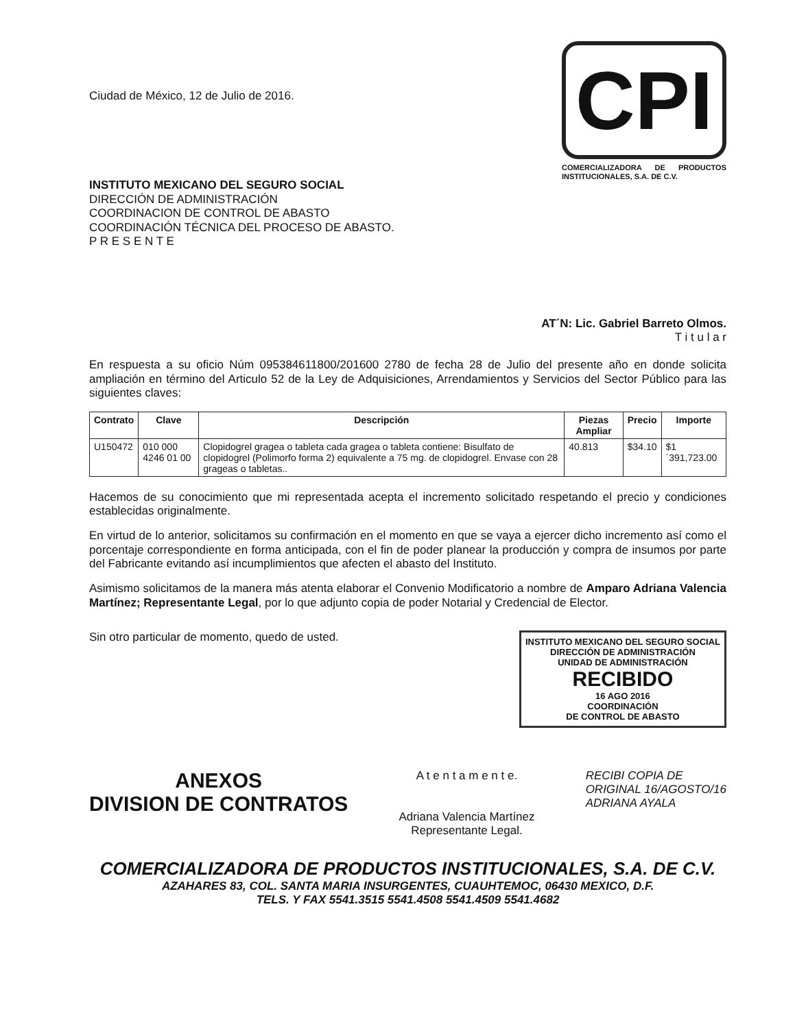Ciudad de México, 12 de Julio de 2016.
CPI
COMERCIALIZADORA DE PRODUCTOS INSTITUCIONALES, S.A. DE C.V.
INSTITUTO MEXICANO DEL SEGURO SOCIAL
DIRECCIÓN DE ADMINISTRACIÓN
COORDINACION DE CONTROL DE ABASTO
COORDINACIÓN TÉCNICA DEL PROCESO DE ABASTO.
P R E S E N T E
AT´N: Lic. Gabriel Barreto Olmos.
T i t u l a r
En respuesta a su oficio Núm 095384611800/201600 2780 de fecha 28 de Julio del presente año en donde solicita ampliación en término del Articulo 52 de la Ley de Adquisiciones, Arrendamientos y Servicios del Sector Público para las siguientes claves:
| Contrato | Clave | Descripción | Piezas Ampliar | Precio | Importe |
| --- | --- | --- | --- | --- | --- |
| U150472 | 010 000 4246 01 00 | Clopidogrel gragea o tableta cada gragea o tableta contiene: Bisulfato de clopidogrel (Polimorfo forma 2) equivalente a 75 mg. de clopidogrel. Envase con 28 grageas o tabletas.. | 40.813 | $34.10 | $1´391,723.00 |
Hacemos de su conocimiento que mi representada acepta el incremento solicitado respetando el precio y condiciones establecidas originalmente.
En virtud de lo anterior, solicitamos su confirmación en el momento en que se vaya a ejercer dicho incremento así como el porcentaje correspondiente en forma anticipada, con el fin de poder planear la producción y compra de insumos por parte del Fabricante evitando así incumplimientos que afecten el abasto del Instituto.
Asimismo solicitamos de la manera más atenta elaborar el Convenio Modificatorio a nombre de Amparo Adriana Valencia Martínez; Representante Legal, por lo que adjunto copia de poder Notarial y Credencial de Elector.
Sin otro particular de momento, quedo de usted.
INSTITUTO MEXICANO DEL SEGURO SOCIAL
DIRECCIÓN DE ADMINISTRACIÓN
UNIDAD DE ADMINISTRACIÓN
RECIBIDO
16 AGO 2016
COORDINACIÓN
DE CONTROL DE ABASTO
ANEXOS
DIVISION DE CONTRATOS
A t e n t a m e n t e.
Adriana Valencia Martínez
Representante Legal.
RECIBI COPIA DE
ORIGINAL 16/AGOSTO/16
ADRIANA AYALA
COMERCIALIZADORA DE PRODUCTOS INSTITUCIONALES, S.A. DE C.V.
AZAHARES 83, COL. SANTA MARIA INSURGENTES, CUAUHTEMOC, 06430 MEXICO, D.F.
TELS. Y FAX 5541.3515 5541.4508 5541.4509 5541.4682